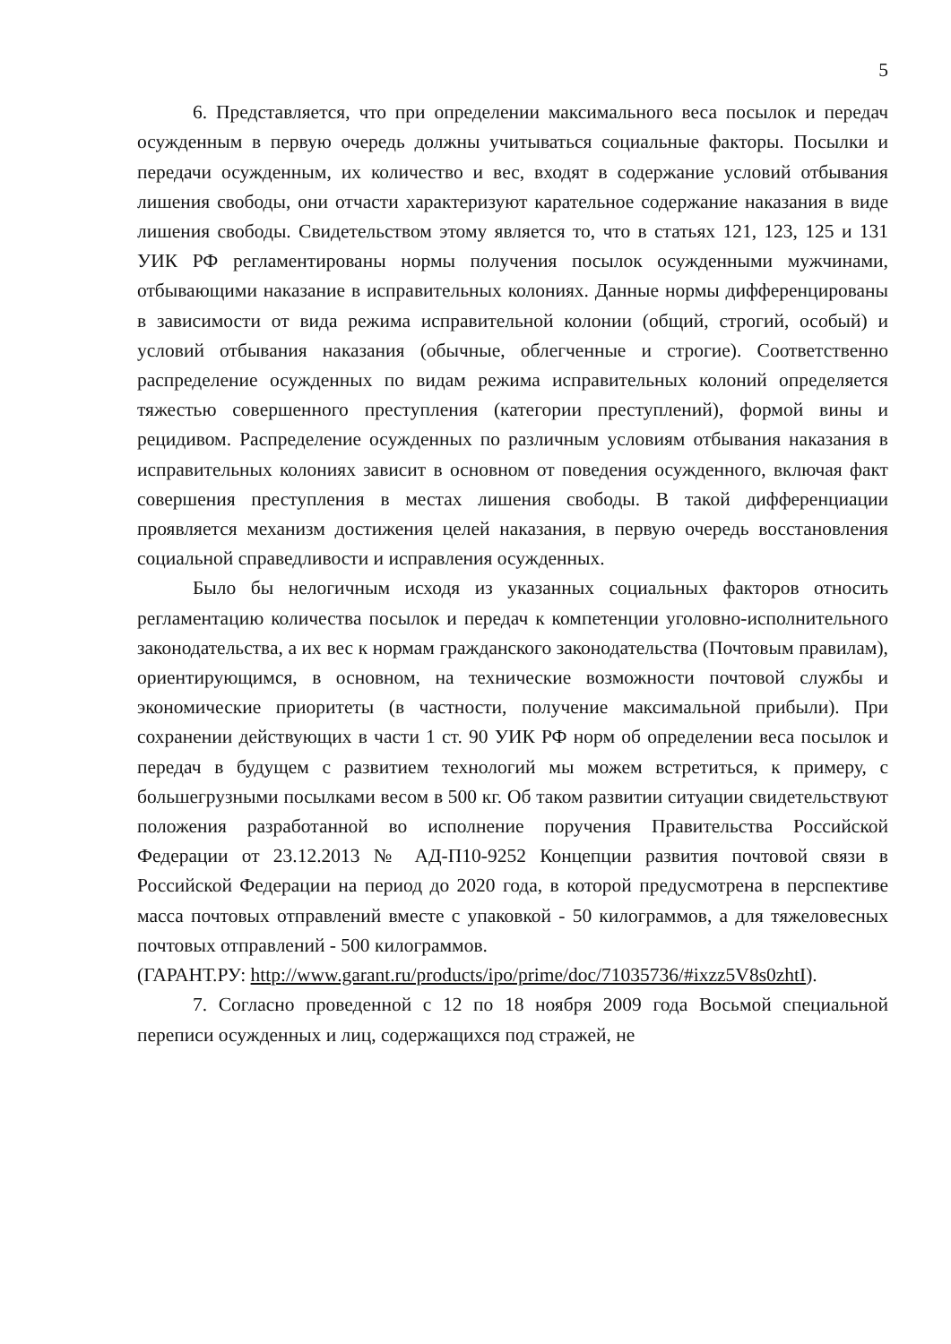5
6. Представляется, что при определении максимального веса посылок и передач осужденным в первую очередь должны учитываться социальные факторы. Посылки и передачи осужденным, их количество и вес, входят в содержание условий отбывания лишения свободы, они отчасти характеризуют карательное содержание наказания в виде лишения свободы. Свидетельством этому является то, что в статьях 121, 123, 125 и 131 УИК РФ регламентированы нормы получения посылок осужденными мужчинами, отбывающими наказание в исправительных колониях. Данные нормы дифференцированы в зависимости от вида режима исправительной колонии (общий, строгий, особый) и условий отбывания наказания (обычные, облегченные и строгие). Соответственно распределение осужденных по видам режима исправительных колоний определяется тяжестью совершенного преступления (категории преступлений), формой вины и рецидивом. Распределение осужденных по различным условиям отбывания наказания в исправительных колониях зависит в основном от поведения осужденного, включая факт совершения преступления в местах лишения свободы. В такой дифференциации проявляется механизм достижения целей наказания, в первую очередь восстановления социальной справедливости и исправления осужденных.
Было бы нелогичным исходя из указанных социальных факторов относить регламентацию количества посылок и передач к компетенции уголовно-исполнительного законодательства, а их вес к нормам гражданского законодательства (Почтовым правилам), ориентирующимся, в основном, на технические возможности почтовой службы и экономические приоритеты (в частности, получение максимальной прибыли). При сохранении действующих в части 1 ст. 90 УИК РФ норм об определении веса посылок и передач в будущем с развитием технологий мы можем встретиться, к примеру, с большегрузными посылками весом в 500 кг. Об таком развитии ситуации свидетельствуют положения разработанной во исполнение поручения Правительства Российской Федерации от 23.12.2013 № АД-П10-9252 Концепции развития почтовой связи в Российской Федерации на период до 2020 года, в которой предусмотрена в перспективе масса почтовых отправлений вместе с упаковкой - 50 килограммов, а для тяжеловесных почтовых отправлений - 500 килограммов.
(ГАРАНТ.РУ: http://www.garant.ru/products/ipo/prime/doc/71035736/#ixzz5V8s0zhtI).
7. Согласно проведенной с 12 по 18 ноября 2009 года Восьмой специальной переписи осужденных и лиц, содержащихся под стражей, не